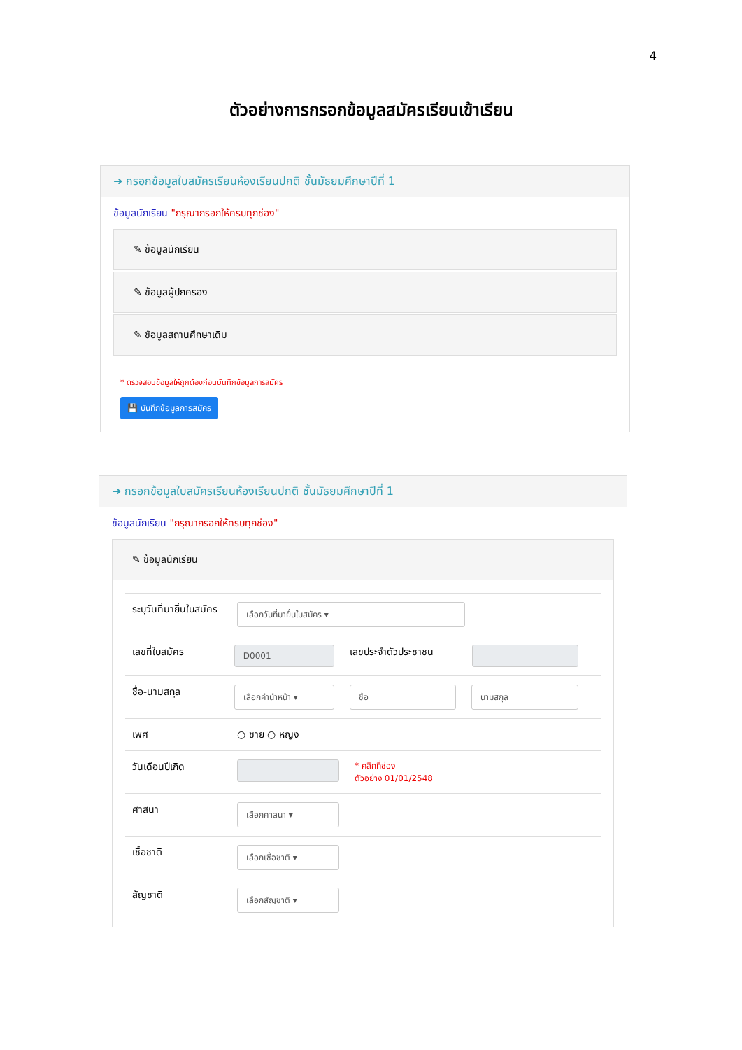4
ตัวอย่างการกรอกข้อมูลสมัครเรียนเข้าเรียน
➜ กรอกข้อมูลใบสมัครเรียนห้องเรียนปกติ ชั้นมัธยมศึกษาปีที่ 1
ข้อมูลนักเรียน "กรุณากรอกให้ครบทุกช่อง"
✎ ข้อมูลนักเรียน
✎ ข้อมูลผู้ปกครอง
✎ ข้อมูลสถานศึกษาเดิม
* ตรวจสอบข้อมูลให้ถูกต้องก่อนบันทึกข้อมูลการสมัคร
💾 บันทึกข้อมูลการสมัคร
➜ กรอกข้อมูลใบสมัครเรียนห้องเรียนปกติ ชั้นมัธยมศึกษาปีที่ 1
ข้อมูลนักเรียน "กรุณากรอกให้ครบทุกช่อง"
✎ ข้อมูลนักเรียน
ระบุวันที่มายื่นใบสมัคร
เลือกวันที่มายื่นใบสมัคร ▾
เลขที่ใบสมัคร
D0001
เลขประจำตัวประชาชน
ชื่อ-นามสกุล
เลือกคำนำหน้า ▾ ชื่อ นามสกุล
เพศ ○ ชาย ○ หญิง
วันเดือนปีเกิด
* คลิกที่ช่อง
ตัวอย่าง 01/01/2548
ศาสนา
เลือกศาสนา ▾
เชื้อชาติ
เลือกเชื้อชาติ ▾
สัญชาติ
เลือกสัญชาติ ▾